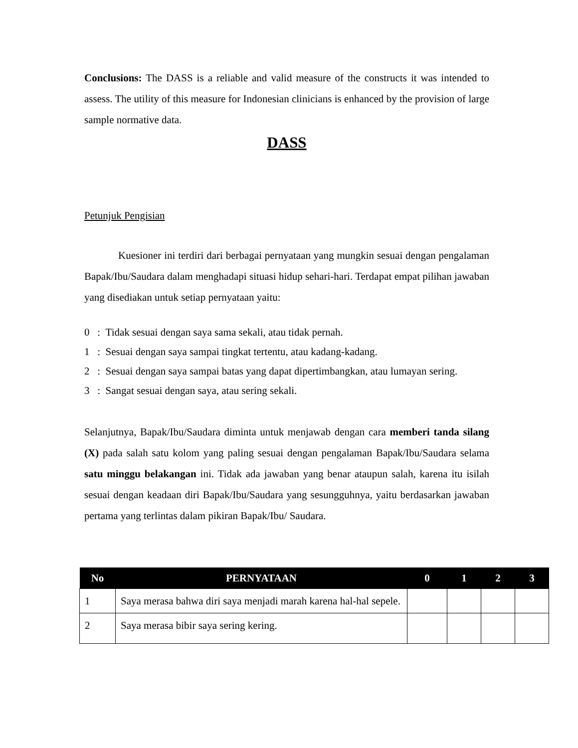Conclusions: The DASS is a reliable and valid measure of the constructs it was intended to assess. The utility of this measure for Indonesian clinicians is enhanced by the provision of large sample normative data.
DASS
Petunjuk Pengisian
Kuesioner ini terdiri dari berbagai pernyataan yang mungkin sesuai dengan pengalaman Bapak/Ibu/Saudara dalam menghadapi situasi hidup sehari-hari. Terdapat empat pilihan jawaban yang disediakan untuk setiap pernyataan yaitu:
0 : Tidak sesuai dengan saya sama sekali, atau tidak pernah.
1 : Sesuai dengan saya sampai tingkat tertentu, atau kadang-kadang.
2 : Sesuai dengan saya sampai batas yang dapat dipertimbangkan, atau lumayan sering.
3 : Sangat sesuai dengan saya, atau sering sekali.
Selanjutnya, Bapak/Ibu/Saudara diminta untuk menjawab dengan cara memberi tanda silang (X) pada salah satu kolom yang paling sesuai dengan pengalaman Bapak/Ibu/Saudara selama satu minggu belakangan ini. Tidak ada jawaban yang benar ataupun salah, karena itu isilah sesuai dengan keadaan diri Bapak/Ibu/Saudara yang sesungguhnya, yaitu berdasarkan jawaban pertama yang terlintas dalam pikiran Bapak/Ibu/ Saudara.
| No | PERNYATAAN | 0 | 1 | 2 | 3 |
| --- | --- | --- | --- | --- | --- |
| 1 | Saya merasa bahwa diri saya menjadi marah karena hal-hal sepele. | | | | |
| 2 | Saya merasa bibir saya sering kering. | | | | |